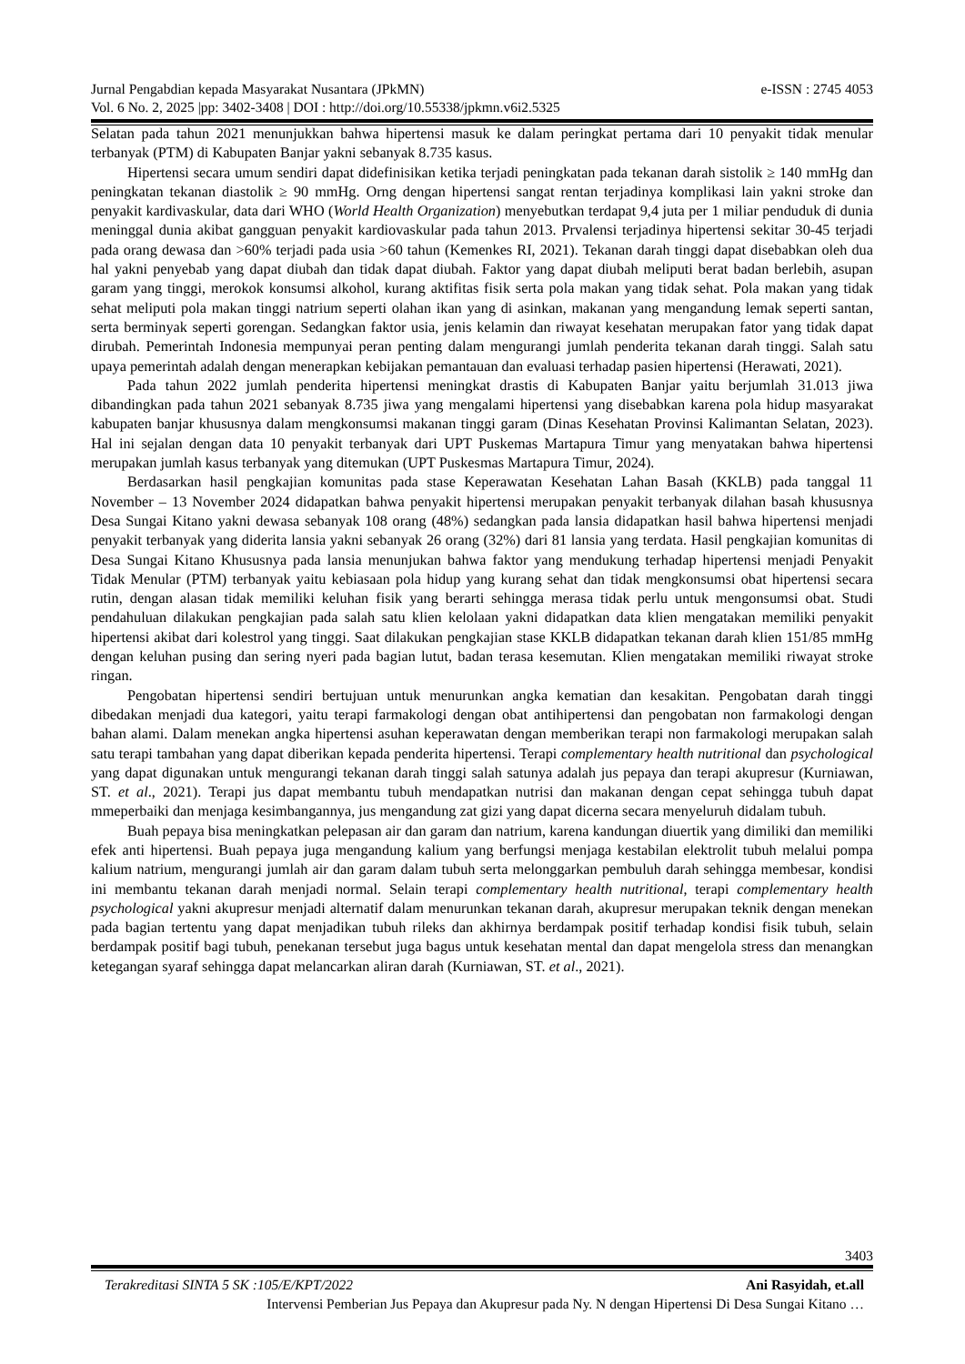e-ISSN : 2745 4053 Jurnal Pengabdian kepada Masyarakat Nusantara (JPkMN)
Vol. 6 No. 2, 2025 |pp: 3402-3408 | DOI : http://doi.org/10.55338/jpkmn.v6i2.5325
Selatan pada tahun 2021 menunjukkan bahwa hipertensi masuk ke dalam peringkat pertama dari 10 penyakit tidak menular terbanyak (PTM) di Kabupaten Banjar yakni sebanyak 8.735 kasus.
Hipertensi secara umum sendiri dapat didefinisikan ketika terjadi peningkatan pada tekanan darah sistolik ≥ 140 mmHg dan peningkatan tekanan diastolik ≥ 90 mmHg. Orng dengan hipertensi sangat rentan terjadinya komplikasi lain yakni stroke dan penyakit kardivaskular, data dari WHO (World Health Organization) menyebutkan terdapat 9,4 juta per 1 miliar penduduk di dunia meninggal dunia akibat gangguan penyakit kardiovaskular pada tahun 2013. Prvalensi terjadinya hipertensi sekitar 30-45 terjadi pada orang dewasa dan >60% terjadi pada usia >60 tahun (Kemenkes RI, 2021). Tekanan darah tinggi dapat disebabkan oleh dua hal yakni penyebab yang dapat diubah dan tidak dapat diubah. Faktor yang dapat diubah meliputi berat badan berlebih, asupan garam yang tinggi, merokok konsumsi alkohol, kurang aktifitas fisik serta pola makan yang tidak sehat. Pola makan yang tidak sehat meliputi pola makan tinggi natrium seperti olahan ikan yang di asinkan, makanan yang mengandung lemak seperti santan, serta berminyak seperti gorengan. Sedangkan faktor usia, jenis kelamin dan riwayat kesehatan merupakan fator yang tidak dapat dirubah. Pemerintah Indonesia mempunyai peran penting dalam mengurangi jumlah penderita tekanan darah tinggi. Salah satu upaya pemerintah adalah dengan menerapkan kebijakan pemantauan dan evaluasi terhadap pasien hipertensi (Herawati, 2021).
Pada tahun 2022 jumlah penderita hipertensi meningkat drastis di Kabupaten Banjar yaitu berjumlah 31.013 jiwa dibandingkan pada tahun 2021 sebanyak 8.735 jiwa yang mengalami hipertensi yang disebabkan karena pola hidup masyarakat kabupaten banjar khususnya dalam mengkonsumsi makanan tinggi garam (Dinas Kesehatan Provinsi Kalimantan Selatan, 2023). Hal ini sejalan dengan data 10 penyakit terbanyak dari UPT Puskemas Martapura Timur yang menyatakan bahwa hipertensi merupakan jumlah kasus terbanyak yang ditemukan (UPT Puskesmas Martapura Timur, 2024).
Berdasarkan hasil pengkajian komunitas pada stase Keperawatan Kesehatan Lahan Basah (KKLB) pada tanggal 11 November – 13 November 2024 didapatkan bahwa penyakit hipertensi merupakan penyakit terbanyak dilahan basah khususnya Desa Sungai Kitano yakni dewasa sebanyak 108 orang (48%) sedangkan pada lansia didapatkan hasil bahwa hipertensi menjadi penyakit terbanyak yang diderita lansia yakni sebanyak 26 orang (32%) dari 81 lansia yang terdata. Hasil pengkajian komunitas di Desa Sungai Kitano Khususnya pada lansia menunjukan bahwa faktor yang mendukung terhadap hipertensi menjadi Penyakit Tidak Menular (PTM) terbanyak yaitu kebiasaan pola hidup yang kurang sehat dan tidak mengkonsumsi obat hipertensi secara rutin, dengan alasan tidak memiliki keluhan fisik yang berarti sehingga merasa tidak perlu untuk mengonsumsi obat. Studi pendahuluan dilakukan pengkajian pada salah satu klien kelolaan yakni didapatkan data klien mengatakan memiliki penyakit hipertensi akibat dari kolestrol yang tinggi. Saat dilakukan pengkajian stase KKLB didapatkan tekanan darah klien 151/85 mmHg dengan keluhan pusing dan sering nyeri pada bagian lutut, badan terasa kesemutan. Klien mengatakan memiliki riwayat stroke ringan.
Pengobatan hipertensi sendiri bertujuan untuk menurunkan angka kematian dan kesakitan. Pengobatan darah tinggi dibedakan menjadi dua kategori, yaitu terapi farmakologi dengan obat antihipertensi dan pengobatan non farmakologi dengan bahan alami. Dalam menekan angka hipertensi asuhan keperawatan dengan memberikan terapi non farmakologi merupakan salah satu terapi tambahan yang dapat diberikan kepada penderita hipertensi. Terapi complementary health nutritional dan psychological yang dapat digunakan untuk mengurangi tekanan darah tinggi salah satunya adalah jus pepaya dan terapi akupresur (Kurniawan, ST. et al., 2021). Terapi jus dapat membantu tubuh mendapatkan nutrisi dan makanan dengan cepat sehingga tubuh dapat mmeperbaiki dan menjaga kesimbangannya, jus mengandung zat gizi yang dapat dicerna secara menyeluruh didalam tubuh.
Buah pepaya bisa meningkatkan pelepasan air dan garam dan natrium, karena kandungan diuertik yang dimiliki dan memiliki efek anti hipertensi. Buah pepaya juga mengandung kalium yang berfungsi menjaga kestabilan elektrolit tubuh melalui pompa kalium natrium, mengurangi jumlah air dan garam dalam tubuh serta melonggarkan pembuluh darah sehingga membesar, kondisi ini membantu tekanan darah menjadi normal. Selain terapi complementary health nutritional, terapi complementary health psychological yakni akupresur menjadi alternatif dalam menurunkan tekanan darah, akupresur merupakan teknik dengan menekan pada bagian tertentu yang dapat menjadikan tubuh rileks dan akhirnya berdampak positif terhadap kondisi fisik tubuh, selain berdampak positif bagi tubuh, penekanan tersebut juga bagus untuk kesehatan mental dan dapat mengelola stress dan menangkan ketegangan syaraf sehingga dapat melancarkan aliran darah (Kurniawan, ST. et al., 2021).
3403
Terakreditasi SINTA 5 SK :105/E/KPT/2022 Ani Rasyidah, et.all
Intervensi Pemberian Jus Pepaya dan Akupresur pada Ny. N dengan Hipertensi Di Desa Sungai Kitano …